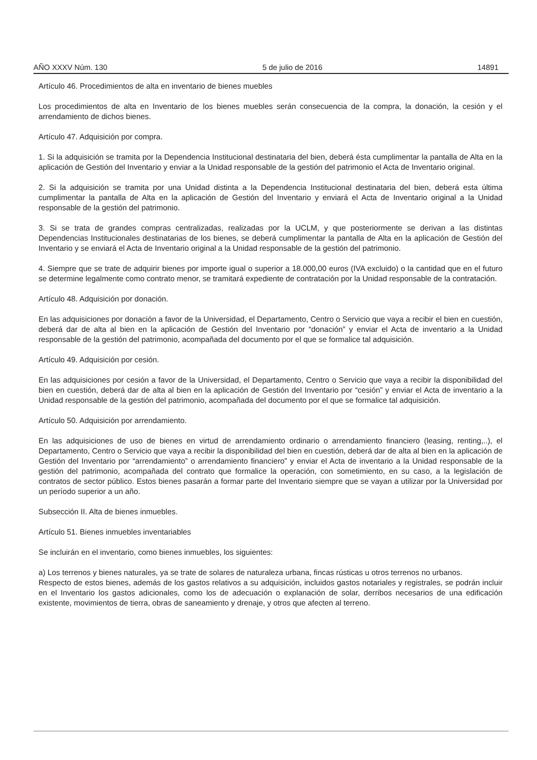AÑO XXXV Núm. 130 5 de julio de 2016 14891
Artículo 46. Procedimientos de alta en inventario de bienes muebles
Los procedimientos de alta en Inventario de los bienes muebles serán consecuencia de la compra, la donación, la cesión y el arrendamiento de dichos bienes.
Artículo 47. Adquisición por compra.
1. Si la adquisición se tramita por la Dependencia Institucional destinataria del bien, deberá ésta cumplimentar la pantalla de Alta en la aplicación de Gestión del Inventario y enviar a la Unidad responsable de la gestión del patrimonio el Acta de Inventario original.
2. Si la adquisición se tramita por una Unidad distinta a la Dependencia Institucional destinataria del bien, deberá esta última cumplimentar la pantalla de Alta en la aplicación de Gestión del Inventario y enviará el Acta de Inventario original a la Unidad responsable de la gestión del patrimonio.
3. Si se trata de grandes compras centralizadas, realizadas por la UCLM, y que posteriormente se derivan a las distintas Dependencias Institucionales destinatarias de los bienes, se deberá cumplimentar la pantalla de Alta en la aplicación de Gestión del Inventario y se enviará el Acta de Inventario original a la Unidad responsable de la gestión del patrimonio.
4. Siempre que se trate de adquirir bienes por importe igual o superior a 18.000,00 euros (IVA excluido) o la cantidad que en el futuro se determine legalmente como contrato menor, se tramitará expediente de contratación por la Unidad responsable de la contratación.
Artículo 48. Adquisición por donación.
En las adquisiciones por donación a favor de la Universidad, el Departamento, Centro o Servicio que vaya a recibir el bien en cuestión, deberá dar de alta al bien en la aplicación de Gestión del Inventario por “donación” y enviar el Acta de inventario a la Unidad responsable de la gestión del patrimonio, acompañada del documento por el que se formalice tal adquisición.
Artículo 49. Adquisición por cesión.
En las adquisiciones por cesión a favor de la Universidad, el Departamento, Centro o Servicio que vaya a recibir la disponibilidad del bien en cuestión, deberá dar de alta al bien en la aplicación de Gestión del Inventario por “cesión” y enviar el Acta de inventario a la Unidad responsable de la gestión del patrimonio, acompañada del documento por el que se formalice tal adquisición.
Artículo 50. Adquisición por arrendamiento.
En las adquisiciones de uso de bienes en virtud de arrendamiento ordinario o arrendamiento financiero (leasing, renting,..), el Departamento, Centro o Servicio que vaya a recibir la disponibilidad del bien en cuestión, deberá dar de alta al bien en la aplicación de Gestión del Inventario por “arrendamiento” o arrendamiento financiero” y enviar el Acta de inventario a la Unidad responsable de la gestión del patrimonio, acompañada del contrato que formalice la operación, con sometimiento, en su caso, a la legislación de contratos de sector público. Estos bienes pasarán a formar parte del Inventario siempre que se vayan a utilizar por la Universidad por un período superior a un año.
Subsección II. Alta de bienes inmuebles.
Artículo 51. Bienes inmuebles inventariables
Se incluirán en el inventario, como bienes inmuebles, los siguientes:
a) Los terrenos y bienes naturales, ya se trate de solares de naturaleza urbana, fincas rústicas u otros terrenos no urbanos.
Respecto de estos bienes, además de los gastos relativos a su adquisición, incluidos gastos notariales y registrales, se podrán incluir en el Inventario los gastos adicionales, como los de adecuación o explanación de solar, derribos necesarios de una edificación existente, movimientos de tierra, obras de saneamiento y drenaje, y otros que afecten al terreno.